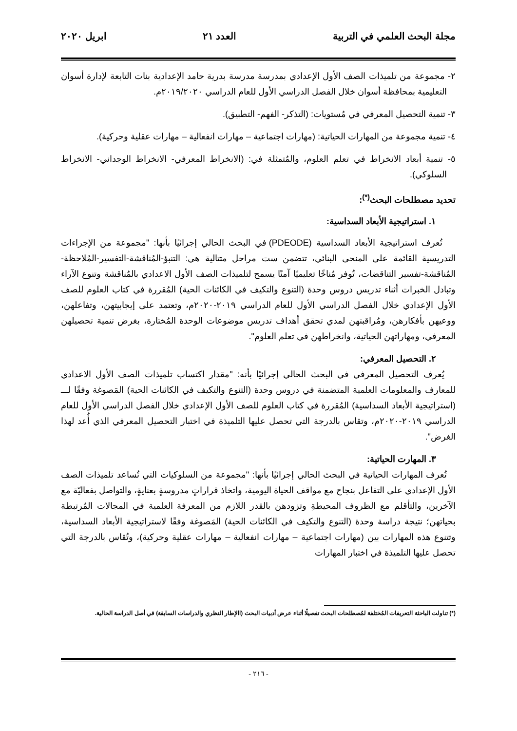مجلة البحث العلمي في التربية العدد ٢١ ابريل ٢٠٢٠
٢- مجموعة من تلميذات الصف الأول الإعدادي بمدرسة مدرسة بدرية حامد الإعدادية بنات التابعة لإدارة أسوان التعليمية بمحافظة أسوان خلال الفصل الدراسي الأول للعام الدراسي ٢٠١٩/٢٠٢٠م.
٣- تنمية التحصيل المعرفي في مُستويات: (التذكر- الفهم- التطبيق).
٤- تنمية مجموعة من المهارات الحياتية: (مهارات اجتماعية – مهارات انفعالية – مهارات عقلية وحركية).
٥- تنمية أبعاد الانخراط في تعلم العلوم، والمُتمثلة في: (الانخراط المعرفي- الانخراط الوجداني- الانخراط السلوكي).
تحديد مصطلحات البحث<sup>(*)</sup>:
١. استراتيجية الأبعاد السداسية:
تُعرف استراتيجية الأبعاد السداسية (PDEODE) في البحث الحالي إجرائيًا بأنها: "مجموعة من الإجراءات التدريسية القائمة على المنحى البنائي، تتضمن ست مراحل متتالية هي: التنبؤ-المُناقشة-التفسير-المُلاحظة-المُناقشة-تفسير التناقضات، تُوفر مُناخًا تعليميًا آمنًا يسمح لتلميذات الصف الأول الاعدادي بالمُناقشة وتنوع الآراء وتبادل الخبرات أثناء تدريس دروس وحدة (التنوع والتكيف في الكائنات الحية) المُقررة في كتاب العلوم للصف الأول الإعدادي خلال الفصل الدراسي الأول للعام الدراسي ٢٠١٩-٢٠٢٠م، وتعتمد على إيجابيتهن، وتفاعلهن، ووعيهن بأفكارهن، ومُراقبتهن لمدي تحقق أهداف تدريس موضوعات الوحدة المُختارة، بغرض تنمية تحصيلهن المعرفي، ومهاراتهن الحياتية، وانخراطهن في تعلم العلوم".
٢. التحصيل المعرفي:
يُعرف التحصيل المعرفي في البحث الحالي إجرائيًا بأنه: "مقدار اكتساب تلميذات الصف الأول الاعدادي للمعارف والمعلومات العلمية المتضمنة في دروس وحدة (التنوع والتكيف في الكائنات الحية) المَصوغة وفقًا لـــ (استراتيجية الأبعاد السداسية) المُقررة في كتاب العلوم للصف الأول الإعدادي خلال الفصل الدراسي الأول للعام الدراسي ٢٠١٩-٢٠٢٠م، وتقاس بالدرجة التي تحصل عليها التلميذة في اختبار التحصيل المعرفي الذي أُعد لهذا الغرض".
٣. المهارت الحياتية:
تُعرف المهارات الحياتية في البحث الحالي إجرائيًا بأنها: "مجموعة من السلوكيات التي تُساعد تلميذات الصف الأول الإعدادي على التفاعل بنجاح مع مواقف الحياة اليومية، واتخاذ قراراتٍ مدروسةٍ بعنايةٍ، والتواصل بفعاليّة مع الآخرين، والتأقلم مع الظروف المحيطةِ وتزودهن بالقدر اللازم من المعرفة العلمية في المجالات المُرتبطة بحياتهن؛ نتيجة دراسة وحدة (التنوع والتكيف في الكائنات الحية) المَصوغة وفقًا لاستراتيجية الأبعاد السداسية، وتتنوع هذه المهارات بين (مهارات اجتماعية – مهارات انفعالية – مهارات عقلية وحركية)، وتُقاس بالدرجة التي تحصل عليها التلميذة في اختبار المهارات
(*) تناولت الباحثة التعريفات المُختلفة لمُصطلحات البحث تفصيلًا أثناء عرض أدبيات البحث (االإطار النظري والدراسات السابقة) في أصل الدراسة الحالية.
- ٢١٦ -